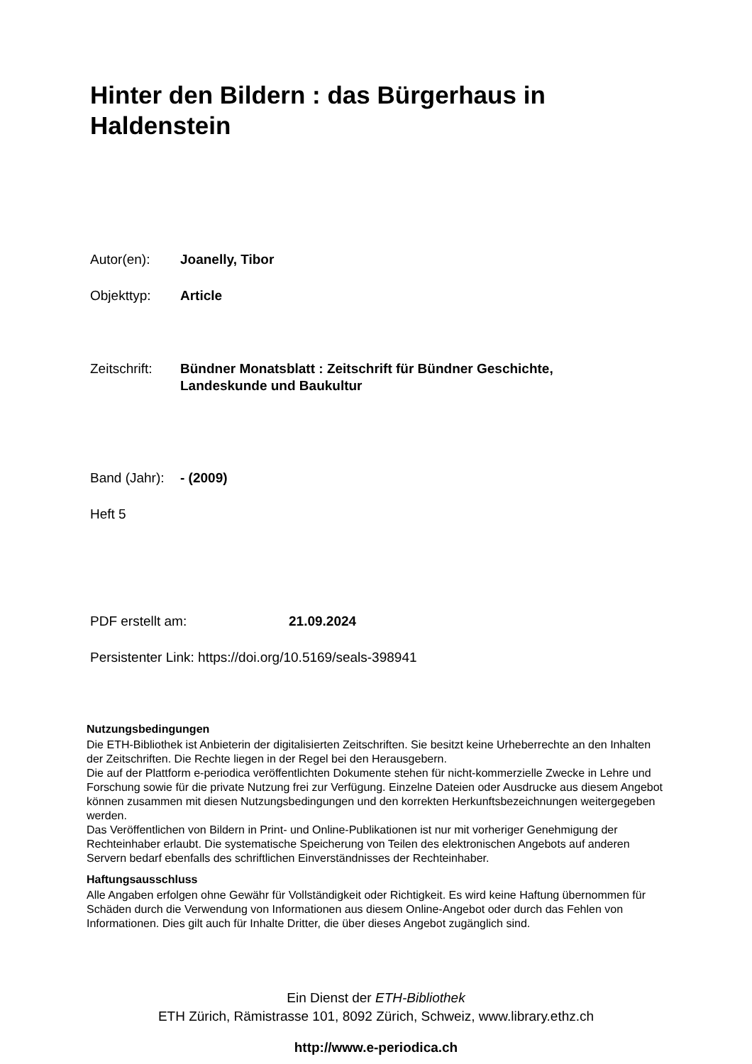Hinter den Bildern : das Bürgerhaus in Haldenstein
Autor(en): Joanelly, Tibor
Objekttyp: Article
Zeitschrift: Bündner Monatsblatt : Zeitschrift für Bündner Geschichte,
Landeskunde und Baukultur
Band (Jahr): - (2009)
Heft 5
PDF erstellt am: 21.09.2024
Persistenter Link: https://doi.org/10.5169/seals-398941
Nutzungsbedingungen
Die ETH-Bibliothek ist Anbieterin der digitalisierten Zeitschriften. Sie besitzt keine Urheberrechte an den Inhalten der Zeitschriften. Die Rechte liegen in der Regel bei den Herausgebern.
Die auf der Plattform e-periodica veröffentlichten Dokumente stehen für nicht-kommerzielle Zwecke in Lehre und Forschung sowie für die private Nutzung frei zur Verfügung. Einzelne Dateien oder Ausdrucke aus diesem Angebot können zusammen mit diesen Nutzungsbedingungen und den korrekten Herkunftsbezeichnungen weitergegeben werden.
Das Veröffentlichen von Bildern in Print- und Online-Publikationen ist nur mit vorheriger Genehmigung der Rechteinhaber erlaubt. Die systematische Speicherung von Teilen des elektronischen Angebots auf anderen Servern bedarf ebenfalls des schriftlichen Einverständnisses der Rechteinhaber.
Haftungsausschluss
Alle Angaben erfolgen ohne Gewähr für Vollständigkeit oder Richtigkeit. Es wird keine Haftung übernommen für Schäden durch die Verwendung von Informationen aus diesem Online-Angebot oder durch das Fehlen von Informationen. Dies gilt auch für Inhalte Dritter, die über dieses Angebot zugänglich sind.
Ein Dienst der ETH-Bibliothek
ETH Zürich, Rämistrasse 101, 8092 Zürich, Schweiz, www.library.ethz.ch
http://www.e-periodica.ch